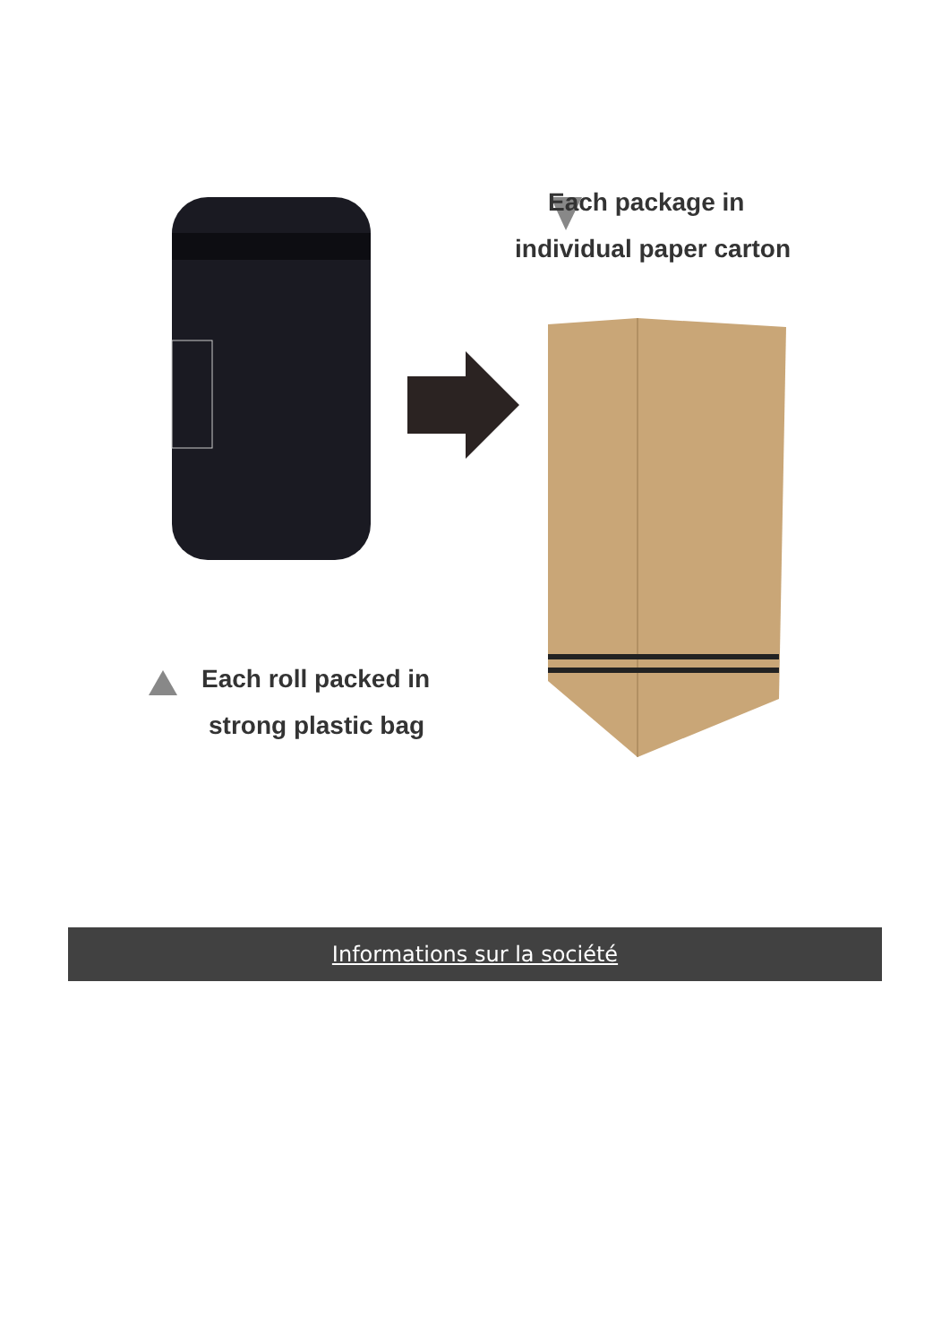Each package in
individual paper carton
Each roll packed in
strong plastic bag
Informations sur la société